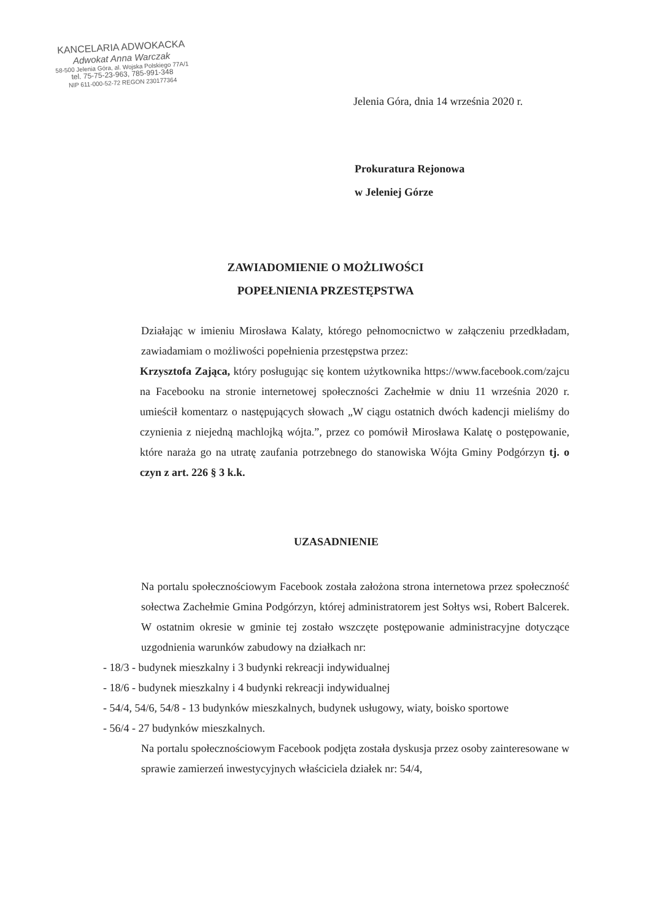KANCELARIA ADWOKACKA
Adwokat Anna Warczak
58-500 Jelenia Góra, al. Wojska Polskiego 77A/1
tel. 75-75-23-963, 785-991-348
NIP 611-000-52-72 REGON 230177364
Jelenia Góra, dnia 14 września 2020 r.
Prokuratura Rejonowa
w Jeleniej Górze
ZAWIADOMIENIE O MOŻLIWOŚCI
POPEŁNIENIA PRZESTĘPSTWA
Działając w imieniu Mirosława Kalaty, którego pełnomocnictwo w załączeniu przedkładam, zawiadamiam o możliwości popełnienia przestępstwa przez:
Krzysztofa Zająca, który posługując się kontem użytkownika https://www.facebook.com/zajcu na Facebooku na stronie internetowej społeczności Zachełmie w dniu 11 września 2020 r. umieścił komentarz o następujących słowach „W ciągu ostatnich dwóch kadencji mieliśmy do czynienia z niejedną machlojką wójta.”, przez co pomówił Mirosława Kalatę o postępowanie, które naraża go na utratę zaufania potrzebnego do stanowiska Wójta Gminy Podgórzyn tj. o czyn z art. 226 § 3 k.k.
UZASADNIENIE
Na portalu społecznościowym Facebook została założona strona internetowa przez społeczność sołectwa Zachełmie Gmina Podgórzyn, której administratorem jest Sołtys wsi, Robert Balcerek. W ostatnim okresie w gminie tej zostało wszczęte postępowanie administracyjne dotyczące uzgodnienia warunków zabudowy na działkach nr:
- 18/3 - budynek mieszkalny i 3 budynki rekreacji indywidualnej
- 18/6 - budynek mieszkalny i 4 budynki rekreacji indywidualnej
- 54/4, 54/6, 54/8 - 13 budynków mieszkalnych, budynek usługowy, wiaty, boisko sportowe
- 56/4 - 27 budynków mieszkalnych.
Na portalu społecznościowym Facebook podjęta została dyskusja przez osoby zainteresowane w sprawie zamierzeń inwestycyjnych właściciela działek nr: 54/4,